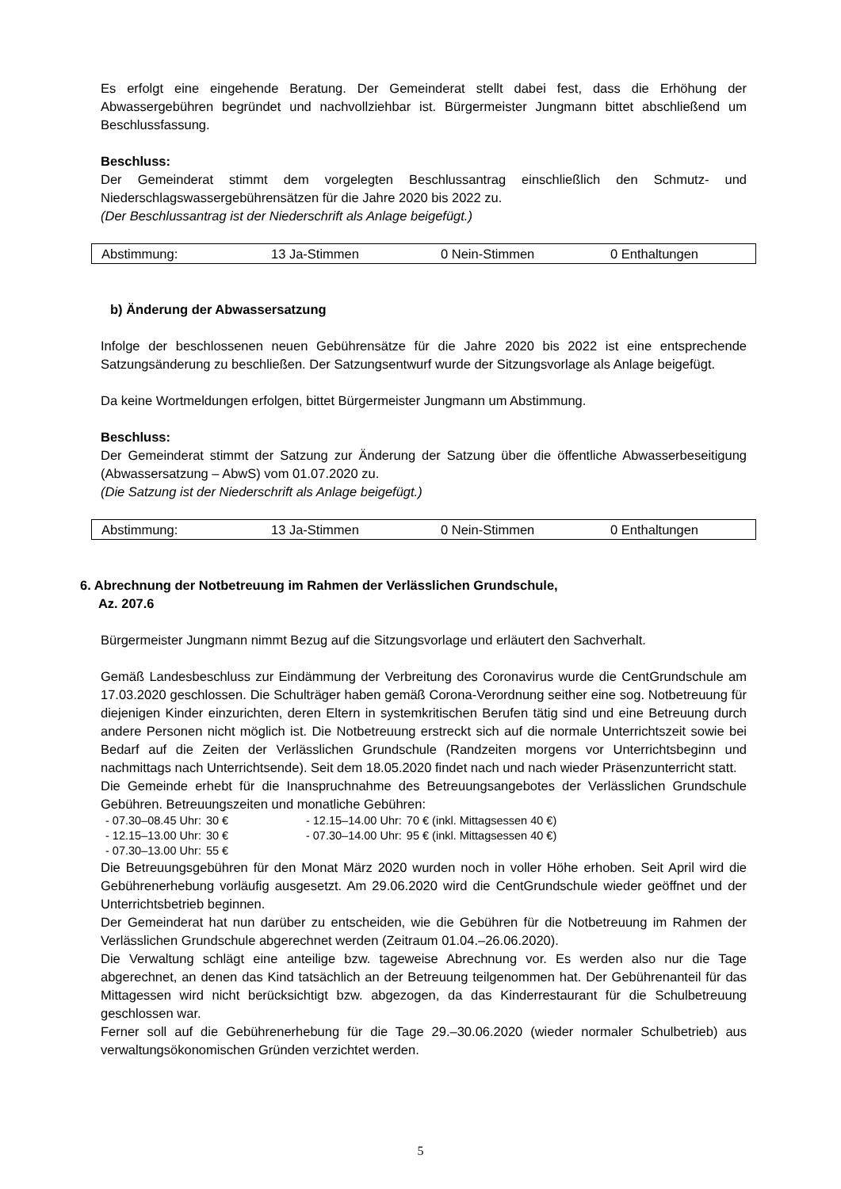Es erfolgt eine eingehende Beratung. Der Gemeinderat stellt dabei fest, dass die Erhöhung der Abwassergebühren begründet und nachvollziehbar ist. Bürgermeister Jungmann bittet abschließend um Beschlussfassung.
Beschluss:
Der Gemeinderat stimmt dem vorgelegten Beschlussantrag einschließlich den Schmutz- und Niederschlagswassergebührensätzen für die Jahre 2020 bis 2022 zu.
(Der Beschlussantrag ist der Niederschrift als Anlage beigefügt.)
| Abstimmung: | 13 Ja-Stimmen | 0 Nein-Stimmen | 0 Enthaltungen |
b) Änderung der Abwassersatzung
Infolge der beschlossenen neuen Gebührensätze für die Jahre 2020 bis 2022 ist eine entsprechende Satzungsänderung zu beschließen. Der Satzungsentwurf wurde der Sitzungsvorlage als Anlage beigefügt.
Da keine Wortmeldungen erfolgen, bittet Bürgermeister Jungmann um Abstimmung.
Beschluss:
Der Gemeinderat stimmt der Satzung zur Änderung der Satzung über die öffentliche Abwasserbeseitigung (Abwassersatzung – AbwS) vom 01.07.2020 zu.
(Die Satzung ist der Niederschrift als Anlage beigefügt.)
| Abstimmung: | 13 Ja-Stimmen | 0 Nein-Stimmen | 0 Enthaltungen |
6. Abrechnung der Notbetreuung im Rahmen der Verlässlichen Grundschule,
Az. 207.6
Bürgermeister Jungmann nimmt Bezug auf die Sitzungsvorlage und erläutert den Sachverhalt.
Gemäß Landesbeschluss zur Eindämmung der Verbreitung des Coronavirus wurde die CentGrundschule am 17.03.2020 geschlossen. Die Schulträger haben gemäß Corona-Verordnung seither eine sog. Notbetreuung für diejenigen Kinder einzurichten, deren Eltern in systemkritischen Berufen tätig sind und eine Betreuung durch andere Personen nicht möglich ist. Die Notbetreuung erstreckt sich auf die normale Unterrichtszeit sowie bei Bedarf auf die Zeiten der Verlässlichen Grundschule (Randzeiten morgens vor Unterrichtsbeginn und nachmittags nach Unterrichtsende). Seit dem 18.05.2020 findet nach und nach wieder Präsenzunterricht statt.
Die Gemeinde erhebt für die Inanspruchnahme des Betreuungsangebotes der Verlässlichen Grundschule Gebühren. Betreuungszeiten und monatliche Gebühren:
| - 07.30–08.45 Uhr: | 30 € | - 12.15–14.00 Uhr: | 70 € (inkl. Mittagsessen 40 €) |
| - 12.15–13.00 Uhr: | 30 € | - 07.30–14.00 Uhr: | 95 € (inkl. Mittagsessen 40 €) |
| - 07.30–13.00 Uhr: | 55 € | | |
Die Betreuungsgebühren für den Monat März 2020 wurden noch in voller Höhe erhoben. Seit April wird die Gebührenerhebung vorläufig ausgesetzt. Am 29.06.2020 wird die CentGrundschule wieder geöffnet und der Unterrichtsbetrieb beginnen.
Der Gemeinderat hat nun darüber zu entscheiden, wie die Gebühren für die Notbetreuung im Rahmen der Verlässlichen Grundschule abgerechnet werden (Zeitraum 01.04.–26.06.2020).
Die Verwaltung schlägt eine anteilige bzw. tageweise Abrechnung vor. Es werden also nur die Tage abgerechnet, an denen das Kind tatsächlich an der Betreuung teilgenommen hat. Der Gebührenanteil für das Mittagessen wird nicht berücksichtigt bzw. abgezogen, da das Kinderrestaurant für die Schulbetreuung geschlossen war.
Ferner soll auf die Gebührenerhebung für die Tage 29.–30.06.2020 (wieder normaler Schulbetrieb) aus verwaltungsökonomischen Gründen verzichtet werden.
5